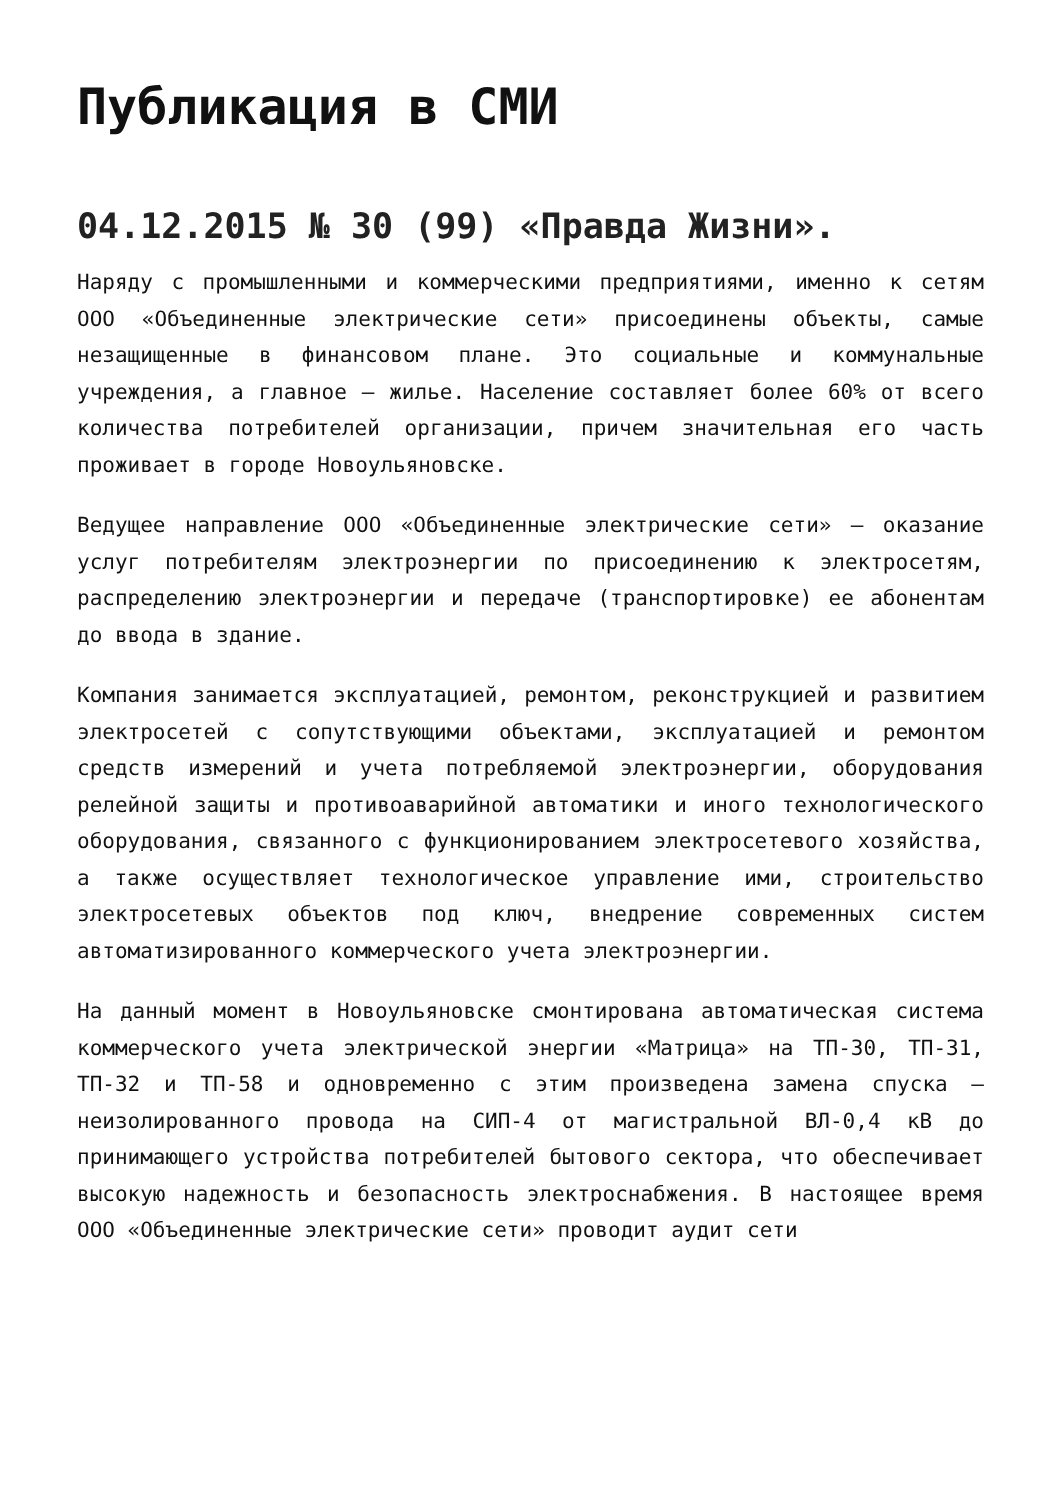Публикация в СМИ
04.12.2015 № 30 (99) «Правда Жизни».
Наряду с промышленными и коммерческими предприятиями, именно к сетям ООО «Объединенные электрические сети» присоединены объекты, самые незащищенные в финансовом плане. Это социальные и коммунальные учреждения, а главное – жилье. Население составляет более 60% от всего количества потребителей организации, причем значительная его часть проживает в городе Новоульяновске.
Ведущее направление ООО «Объединенные электрические сети» – оказание услуг потребителям электроэнергии по присоединению к электросетям, распределению электроэнергии и передаче (транспортировке) ее абонентам до ввода в здание.
Компания занимается эксплуатацией, ремонтом, реконструкцией и развитием электросетей с сопутствующими объектами, эксплуатацией и ремонтом средств измерений и учета потребляемой электроэнергии, оборудования релейной защиты и противоаварийной автоматики и иного технологического оборудования, связанного с функционированием электросетевого хозяйства, а также осуществляет технологическое управление ими, строительство электросетевых объектов под ключ, внедрение современных систем автоматизированного коммерческого учета электроэнергии.
На данный момент в Новоульяновске смонтирована автоматическая система коммерческого учета электрической энергии «Матрица» на ТП-30, ТП-31, ТП-32 и ТП-58 и одновременно с этим произведена замена спуска – неизолированного провода на СИП-4 от магистральной ВЛ-0,4 кВ до принимающего устройства потребителей бытового сектора, что обеспечивает высокую надежность и безопасность электроснабжения. В настоящее время ООО «Объединенные электрические сети» проводит аудит сети